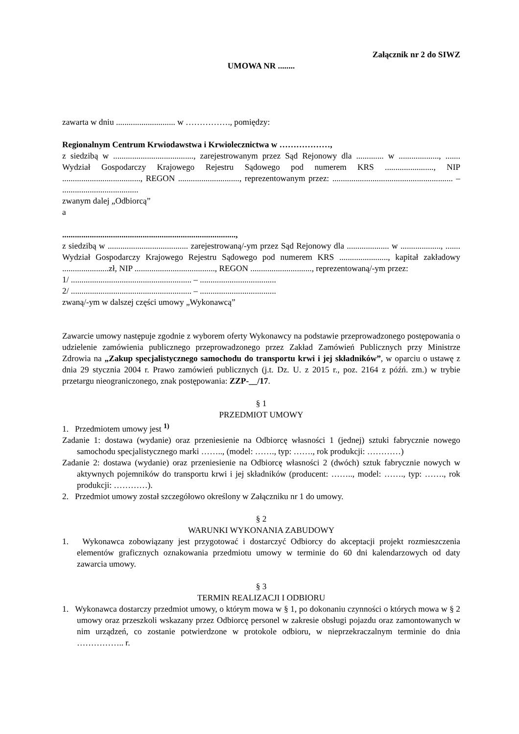Załącznik nr 2 do SIWZ
UMOWA NR ........
zawarta w dniu ............................ w ……………., pomiędzy:
Regionalnym Centrum Krwiodawstwa i Krwiolecznictwa w ………………,
z siedzibą w ......................................, zarejestrowanym przez Sąd Rejonowy dla ............. w ..................., ....... Wydział Gospodarczy Krajowego Rejestru Sądowego pod numerem KRS ......................., NIP ....................................., REGON ............................., reprezentowanym przez: ......................................................... – ....................................
zwanym dalej „Odbiorcą”
a
..................................................................................,
z siedzibą w ...................................... zarejestrowaną/-ym przez Sąd Rejonowy dla .................... w ..................., ....... Wydział Gospodarczy Krajowego Rejestru Sądowego pod numerem KRS ......................., kapitał zakładowy ......................zł, NIP ......................................, REGON ............................., reprezentowaną/-ym przez:
1/ ......................................................... – ....................................
2/ ......................................................... – ....................................
zwaną/-ym w dalszej części umowy „Wykonawcą”
Zawarcie umowy następuje zgodnie z wyborem oferty Wykonawcy na podstawie przeprowadzonego postępowania o udzielenie zamówienia publicznego przeprowadzonego przez Zakład Zamówień Publicznych przy Ministrze Zdrowia na „Zakup specjalistycznego samochodu do transportu krwi i jej składników”, w oparciu o ustawę z dnia 29 stycznia 2004 r. Prawo zamówień publicznych (j.t. Dz. U. z 2015 r., poz. 2164 z późń. zm.) w trybie przetargu nieograniczonego, znak postępowania: ZZP-__/17.
§ 1
PRZEDMIOT UMOWY
1. Przedmiotem umowy jest <sup>1)</sup>
Zadanie 1: dostawa (wydanie) oraz przeniesienie na Odbiorcę własności 1 (jednej) sztuki fabrycznie nowego samochodu specjalistycznego marki …….., (model: ……., typ: ……., rok produkcji: …………)
Zadanie 2: dostawa (wydanie) oraz przeniesienie na Odbiorcę własności 2 (dwóch) sztuk fabrycznie nowych w aktywnych pojemników do transportu krwi i jej składników (producent: …….., model: ……., typ: ……., rok produkcji: …………).
2. Przedmiot umowy został szczegółowo określony w Załączniku nr 1 do umowy.
§ 2
WARUNKI WYKONANIA ZABUDOWY
1. Wykonawca zobowiązany jest przygotować i dostarczyć Odbiorcy do akceptacji projekt rozmieszczenia elementów graficznych oznakowania przedmiotu umowy w terminie do 60 dni kalendarzowych od daty zawarcia umowy.
§ 3
TERMIN REALIZACJI I ODBIORU
1. Wykonawca dostarczy przedmiot umowy, o którym mowa w § 1, po dokonaniu czynności o których mowa w § 2 umowy oraz przeszkoli wskazany przez Odbiorcę personel w zakresie obsługi pojazdu oraz zamontowanych w nim urządzeń, co zostanie potwierdzone w protokole odbioru, w nieprzekraczalnym terminie do dnia …………….. r.